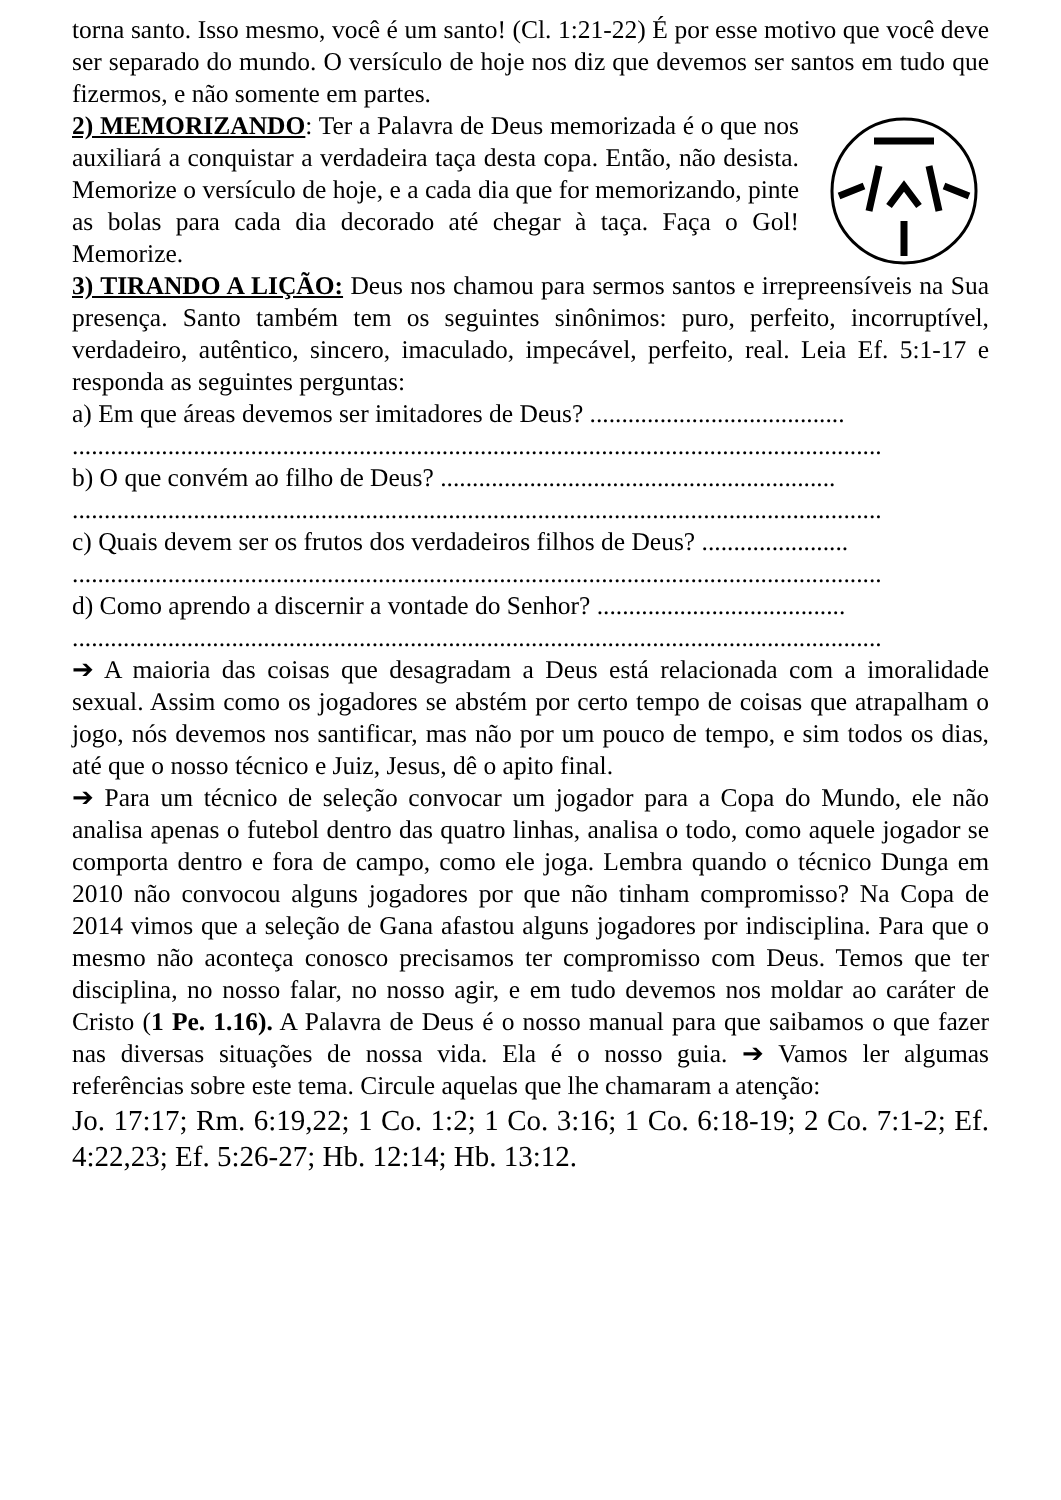torna santo. Isso mesmo, você é um santo! (Cl. 1:21-22) É por esse motivo que você deve ser separado do mundo. O versículo de hoje nos diz que devemos ser santos em tudo que fizermos, e não somente em partes.
2) MEMORIZANDO: Ter a Palavra de Deus memorizada é o que nos auxiliará a conquistar a verdadeira taça desta copa. Então, não desista. Memorize o versículo de hoje, e a cada dia que for memorizando, pinte as bolas para cada dia decorado até chegar à taça. Faça o Gol! Memorize.
3) TIRANDO A LIÇÃO: Deus nos chamou para sermos santos e irrepreensíveis na Sua presença. Santo também tem os seguintes sinônimos: puro, perfeito, incorruptível, verdadeiro, autêntico, sincero, imaculado, impecável, perfeito, real. Leia Ef. 5:1-17 e responda as seguintes perguntas:
a) Em que áreas devemos ser imitadores de Deus? ........................................
...............................................................................................................................
b) O que convém ao filho de Deus? ..............................................................
...............................................................................................................................
c) Quais devem ser os frutos dos verdadeiros filhos de Deus? .......................
...............................................................................................................................
d) Como aprendo a discernir a vontade do Senhor? .......................................
...............................................................................................................................
➔ A maioria das coisas que desagradam a Deus está relacionada com a imoralidade sexual. Assim como os jogadores se abstém por certo tempo de coisas que atrapalham o jogo, nós devemos nos santificar, mas não por um pouco de tempo, e sim todos os dias, até que o nosso técnico e Juiz, Jesus, dê o apito final.
➔ Para um técnico de seleção convocar um jogador para a Copa do Mundo, ele não analisa apenas o futebol dentro das quatro linhas, analisa o todo, como aquele jogador se comporta dentro e fora de campo, como ele joga. Lembra quando o técnico Dunga em 2010 não convocou alguns jogadores por que não tinham compromisso? Na Copa de 2014 vimos que a seleção de Gana afastou alguns jogadores por indisciplina. Para que o mesmo não aconteça conosco precisamos ter compromisso com Deus. Temos que ter disciplina, no nosso falar, no nosso agir, e em tudo devemos nos moldar ao caráter de Cristo (1 Pe. 1.16). A Palavra de Deus é o nosso manual para que saibamos o que fazer nas diversas situações de nossa vida. Ela é o nosso guia. ➔ Vamos ler algumas referências sobre este tema. Circule aquelas que lhe chamaram a atenção:
Jo. 17:17; Rm. 6:19,22; 1 Co. 1:2; 1 Co. 3:16; 1 Co. 6:18-19; 2 Co. 7:1-2; Ef. 4:22,23; Ef. 5:26-27; Hb. 12:14; Hb. 13:12.